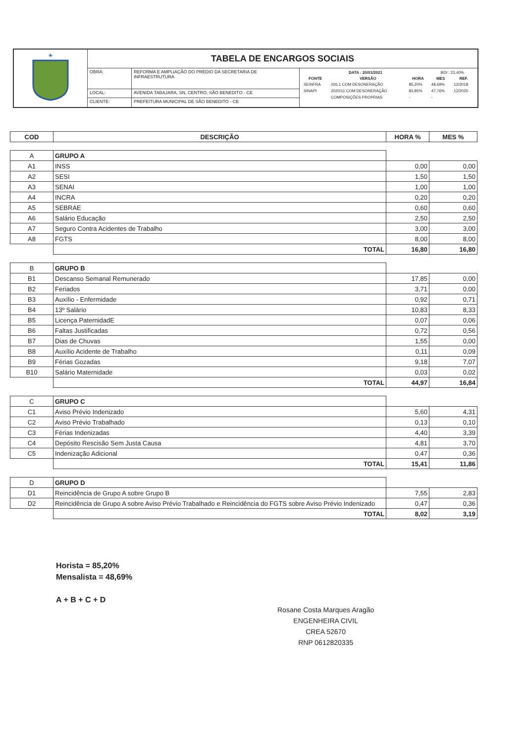| | TABELA DE ENCARGOS SOCIAIS | | |
| | OBRA: | REFORMA E AMPLIAÇÃO DO PRÉDIO DA SECRETARIA DE INFRAESTRUTURA | / DATA : 20/01/2021 / / / BDI : 23,40% / / / FONTE / VERSÃO / HORA / MES / REF. / / SEINFRA / 026.1 COM DESONERAÇÃO / 85,20% / 48,69% / 12/2018 / / SINAPI / 2020/11 COM DESONERAÇÃO / 83,85% / 47,76% / 12/2020 / / / COMPOSIÇÕES PROPRIAS / - / - / / |
| | LOCAL: | AVENIDA TABAJARA, SN, CENTRO, SÃO BENEDITO - CE | |
| | CLIENTE: | PREFEITURA MUNICIPAL DE SÃO BENEDITO - CE | |
| COD | DESCRIÇÃO | HORA % | MES % |
| --- | --- | --- | --- |
| A | GRUPO A | | |
| A1 | INSS | 0,00 | 0,00 |
| A2 | SESI | 1,50 | 1,50 |
| A3 | SENAI | 1,00 | 1,00 |
| A4 | INCRA | 0,20 | 0,20 |
| A5 | SEBRAE | 0,60 | 0,60 |
| A6 | Salário Educação | 2,50 | 2,50 |
| A7 | Seguro Contra Acidentes de Trabalho | 3,00 | 3,00 |
| A8 | FGTS | 8,00 | 8,00 |
| | TOTAL | 16,80 | 16,80 |
| B | GRUPO B | | |
| B1 | Descanso Semanal Remunerado | 17,85 | 0,00 |
| B2 | Feriados | 3,71 | 0,00 |
| B3 | Auxílio - Enfermidade | 0,92 | 0,71 |
| B4 | 13º Salário | 10,83 | 8,33 |
| B5 | Licença PaternidadE | 0,07 | 0,06 |
| B6 | Faltas Justificadas | 0,72 | 0,56 |
| B7 | Dias de Chuvas | 1,55 | 0,00 |
| B8 | Auxílio Acidente de Trabalho | 0,11 | 0,09 |
| B9 | Férias Gozadas | 9,18 | 7,07 |
| B10 | Salário Maternidade | 0,03 | 0,02 |
| | TOTAL | 44,97 | 16,84 |
| C | GRUPO C | | |
| C1 | Aviso Prévio Indenizado | 5,60 | 4,31 |
| C2 | Aviso Prévio Trabalhado | 0,13 | 0,10 |
| C3 | Férias Indenizadas | 4,40 | 3,39 |
| C4 | Depósito Rescisão Sem Justa Causa | 4,81 | 3,70 |
| C5 | Indenização Adicional | 0,47 | 0,36 |
| | TOTAL | 15,41 | 11,86 |
| D | GRUPO D | | |
| D1 | Reincidência de Grupo A sobre Grupo B | 7,55 | 2,83 |
| D2 | Reincidência de Grupo A sobre Aviso Prévio Trabalhado e Reincidência do FGTS sobre Aviso Prévio Indenizado | 0,47 | 0,36 |
| | TOTAL | 8,02 | 3,19 |
Horista = 85,20%
Mensalista = 48,69%
A + B + C + D
Rosane Costa Marques Aragão
ENGENHEIRA CIVIL
CREA 52670
RNP 0612820335